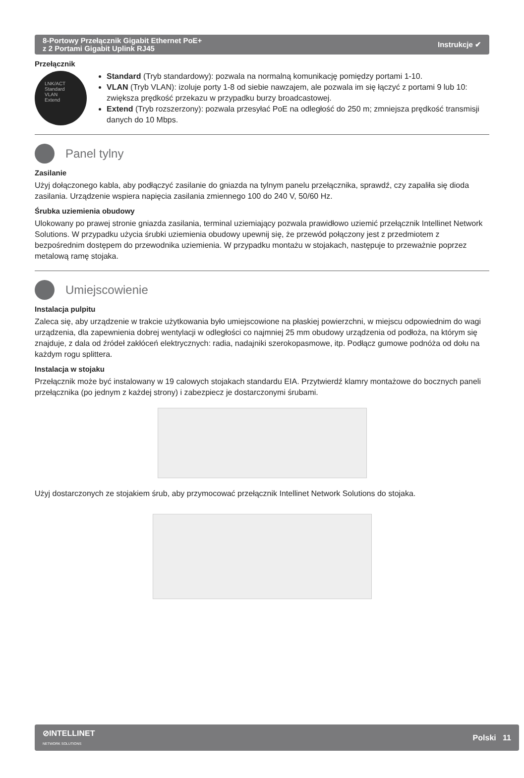8-Portowy Przełącznik Gigabit Ethernet PoE+
z 2 Portami Gigabit Uplink RJ45
Instrukcje ✔
Przełącznik
LNK/ACT
Standard
VLAN
Extend
Standard (Tryb standardowy): pozwala na normalną komunikację pomiędzy portami 1-10.
VLAN (Tryb VLAN): izoluje porty 1-8 od siebie nawzajem, ale pozwala im się łączyć z portami 9 lub 10: zwiększa prędkość przekazu w przypadku burzy broadcastowej.
Extend (Tryb rozszerzony): pozwala przesyłać PoE na odległość do 250 m; zmniejsza prędkość transmisji danych do 10 Mbps.
Panel tylny
Zasilanie
Użyj dołączonego kabla, aby podłączyć zasilanie do gniazda na tylnym panelu przełącznika, sprawdź, czy zapaliła się dioda zasilania. Urządzenie wspiera napięcia zasilania zmiennego 100 do 240 V, 50/60 Hz.
Śrubka uziemienia obudowy
Ulokowany po prawej stronie gniazda zasilania, terminal uziemiający pozwala prawidłowo uziemić przełącznik Intellinet Network Solutions. W przypadku użycia śrubki uziemienia obudowy upewnij się, że przewód połączony jest z przedmiotem z bezpośrednim dostępem do przewodnika uziemienia. W przypadku montażu w stojakach, następuje to przeważnie poprzez metalową ramę stojaka.
Umiejscowienie
Instalacja pulpitu
Zaleca się, aby urządzenie w trakcie użytkowania było umiejscowione na płaskiej powierzchni, w miejscu odpowiednim do wagi urządzenia, dla zapewnienia dobrej wentylacji w odległości co najmniej 25 mm obudowy urządzenia od podłoża, na którym się znajduje, z dala od źródeł zakłóceń elektrycznych: radia, nadajniki szerokopasmowe, itp. Podłącz gumowe podnóża od dołu na każdym rogu splittera.
Instalacja w stojaku
Przełącznik może być instalowany w 19 calowych stojakach standardu EIA. Przytwierdź klamry montażowe do bocznych paneli przełącznika (po jednym z każdej strony) i zabezpiecz je dostarczonymi śrubami.
Użyj dostarczonych ze stojakiem śrub, aby przymocować przełącznik Intellinet Network Solutions do stojaka.
⊘INTELLINET
NETWORK SOLUTIONS
Polski 11